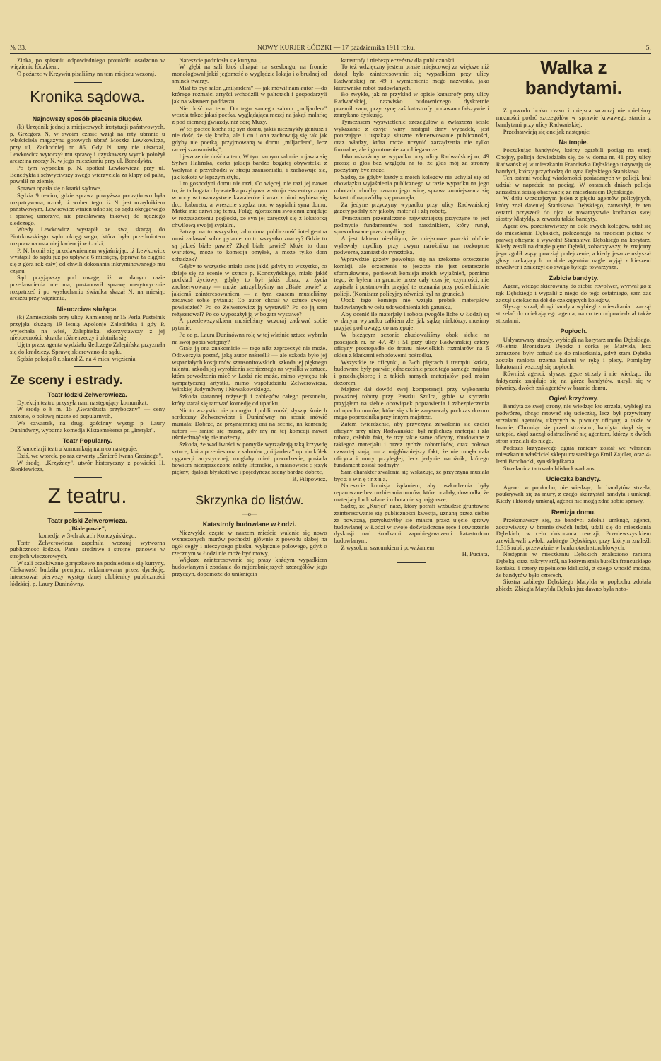№ 33. NOWY KURJER ŁÓDZKI — 17 października 1911 roku. 5.
Zinka, po spisaniu odpowiedniego protokółu osadzono w więzieniu łódzkiem.
O pożarze w Krzywiu pisaliśmy na tem miejscu wczoraj.
Kronika sądowa.
Najnowszy sposób płacenia długów.
(k) Urzędnik jednej z miejscowych instytucji państwowych, p. Grzegorz N. w swoim czasie wziął na raty ubranie u właściciela magazynu gotowych ubrań Moszka Lewkowicza, przy ul. Zachodniej nr. 86. Gdy N. raty nie uiszczał, Lewkowicz wytoczył mu sprawę i uzyskawszy wyrok położył areszt na rzeczy N. w jego mieszkaniu przy ul. Benedykta.
Po tym wypadku p. N. spotkał Lewkowicza przy ul. Benedykta i schwyciwszy swego wierzyciela za klapy od palta, powalił na ziemię.
Sprawa oparła się o kratki sądowe.
Sędzia 9 rewiru, gdzie sprawa powyższa początkowo była rozpatrywana, uznał, iż wobec tego, iż N. jest urzędnikiem państwowym, Lewkowicz winien udać się do sądu okręgowego i sprawę umorzyć, nie przesławszy takowej do sędziego śledczego.
Wtedy Lewkowicz wystąpił ze swą skargą do Piotrkowskiego sądu okręgowego, która była przedmiotem rozpraw na ostatniej kadencji w Łodzi.
P. N. bronił się przedawnieniem wyjaśniając, iż Lewkowicz wystąpił do sądu już po upływie 6 miesięcy, (sprawa ta ciągnie się z górą rok cały) od chwili dokonania inkryminowanego mu czynu.
Sąd przyjąwszy pod uwagę, iż w danym razie przedawnienia nie ma, postanowił sprawę merytorycznie rozpatrzeć i po wysłuchaniu świadka skazał N. na miesiąc aresztu przy więzieniu.
Nieuczciwa służąca.
(k) Zamieszkała przy ulicy Kamiennej nr.15 Perla Pustelnik przyjęła służącą 19 letnią Apolonję Zalepińską i gdy P. wyjechała na wieś, Zalepińska, skorzystawszy z jej nieobecności, skradła różne rzeczy i ulotniła się.
Ujęta przez agenta wydziału śledczego Zalepińska przyznała się do kradzieży. Sprawę skierowano do sądu.
Sędzia pokoju 8 r. skazał Z. na 4 mies. więzienia.
Ze sceny i estrady.
Teatr łódzki Zelwerowicza.
Dyrekcja teatru przysyła nam następujący komunikat:
W środę o 8 m. 15 „Gwardzista przyboczny" — ceny zniżone, o połowę niższe od popularnych.
We czwartek, na drugi gościnny występ p. Laury Duninówny, wyborna komedja Kistaemekersa pt. „Instykt".
Teatr Popularny.
Z kancelarji teatru komunikują nam co następuje:
Dziś, we wtorek, po raz czwarty „Śmierć Iwana Groźnego".
W środę, „Krzyżacy". utwór historyczny z powieści H. Sienkiewicza.
Z teatru.
Teatr polski Zelwerowicza.
„Białe pawie",
komedja w 3-ch aktach Konczyńskiego.
Teatr Zelwerowicza zapełniła wczoraj wytworna publiczność łódzka. Panie srodziwe i strojne, panowie w strojach wieczorowych.
W sali oczekiwano gorączkowo na podniesienie się kurtyny. Ciekawość budziła premjera, reklamowana przez dyrekcję; interesował pierwszy występ danej ulubienicy publiczności łódzkiej, p. Laury Duninówny.
Nareszcie podniosła się kurtyna...
W głębi na sali ktoś chrapał na szeslongu, na froncie monologował jakiś jegomość o wyglądzie lokaja i o brudnej od sminek twarzy.
Miał to być salon „miljardera" — jak mówił nam autor —do którego rozmaici artyści wchodzili w paltotach i gospodarzyli jak na własnem poddaszu.
Nie dość na tem. Do tego samego salonu „miljardera" weszła także jakaś poetka, wyglądająca raczej na jakąś malarkę z pod ciemnej gwiazdy, niż córę Muzy.
W tej poetce kocha się syn domu, jakiś niezmykły geniusz i nie dość, że się kocha, ale i on i ona zachowują się tak jak gdyby nie poetką, przyjmowaną w domu „miljardera", lecz raczej szansonistką".
I jeszcze nie dość na tem. W tym samym salonie pojawia się Sylwa Halińska, córka jakiejś bardzo bogatej obywatelki z Wołynia a przychodzi w stroju szansonistki, i zachowuje się, jak kokota w lepszym stylu.
I to gospodyni domu nie razi. Co więcej, nie razi jej nawet to, że ta bogata obywatelka przybywa w stroju ekscentrycznym w nocy w towarzystwie kawalerów i wraz z nimi wybiera się do... kabaretu, a wreszcie spędza noc w sypialni syna domu. Matka nie dziwi się temu. Folgę zgorszeniu swojemu znajduje w rozpuszczeniu pogłoski, że syn jej zaręczył się z lokatorką chwilową swojej sypialni.
Patrząc na to wszystko, zdumiona publiczność inteligentna musi zadawać sobie pytanie: co to wszystko znaczy? Gdzie tu są jakieś białe pawie? Zkąd białe pawie? Może to dom warjatów, może to komedja omyłek, a może tylko dom schadzek?
Gdyby to wszystko miało sens jakiś, gdyby to wszystko, co dzieje się na scenie w sztuce p. Konczyńskiego, miało jakiś podkład życiowy, gdyby to był jakiś obraz, z życia zaobserwowany — może patrzylibyśmy na „Białe pawie" z jakiemś zainteresowaniem — a tym czasem musieliśmy zadawać sobie pytania: Co autor chciał w sztuce swojej powiedzieć? Po co Zelwerowicz ją wystawił? Po co ją sam reżyserował? Po co wyposażył ją w bogata wystawę?
A przedewszystkiem musieliśmy wczoraj zadawać sobie pytanie:
Po co p. Laura Duninówna rolę w tej właśnie sztuce wybrała na swój popis wstępny?
Grała ją ona znakomicie — tego nikt zaprzeczyć nie może. Odtworzyła postać, jaką autor nakreślił — ale szkoda było jej wspaniałych kostjumów szansonitowskich, szkoda jej pięknego talentu, szkoda jej wyrobienia scenicznego na wysiłki w sztuce, która powodzenia mieć w Łodzi nie może, mimo występu tak sympatycznej artystki, mimo współudziału Zelwerowicza, Wirskiej Judymówny i Nowakowskiego.
Szkoda starannej reżyserji i zabiegów całego personelu, który starał się ratować komedję od upadku.
Nic to wszystko nie pomogło. I publiczność, słysząc śmiech serdeczny Zelwerowicza i Duninówny na scenie mówić musiała: Dobrze, że przynajmniej oni na scenie, na komendę autora — śmiać się muszą, gdy my na tej komedji nawet uśmiechnąć się nie możemy.
Szkoda, że wadliwości w pomyśle wyrządzają taką krzywdę sztuce, która przeniesiona z salonów „miljardera" np. do kółek cyganerji artystycznej, mogłaby mieć powodzenie, posiada bowiem niezaprzeczone zalety literackie, a mianowicie : język piękny, djalogi błyskotliwe i pojedyńcze sceny bardzo dobrze.
B. Filipowicz.
Skrzynka do listów.
—o—
Katastrofy budowlane w Łodzi.
Niezwykle częste w naszem mieście walenie się nowo wznoszonych murów pochodzi głównie z powodu słabej na ogół cegły i nieczystego piasku, wyłącznie polowego, gdyż o rzecznym w Łodzi nie może być mowy.
Większe zainteresowanie się prasy każdym wypadkiem budowlanym i zbadanie do najdrobniejszych szczegółów jego przyczyn, dopomoże do uniknięcia
katastrofy i niebezpieczeństw dla publiczności.
To też wdzięczny jestem prasie miejscowej za większe niż dotąd było zainteresowanie się wypadkiem przy ulicy Radwańskiej nr. 49 i wymienienie mego nazwiska, jako kierownika robót budowlanych.
Bo zwykle, jak na przykład w opisie katastrofy przy ulicy Radwańskiej, nazwisko budowniczego dyskretnie przemilczano, przyczynę zaś katastrofy podawano fałszywie i zamykano dyskusję.
Tymczasem wyświetlenie szczegułów a zwłaszcza ścisłe wykazanie z czyjej winy nastąpił dany wypadek, jest pouczające i uspakaja słuszne zdenerwowanie publiczności, oraz władzy, która może uczynić zarządzenia nie tylko formalne, ale i gruntownie zapobiegawcze.
Jako oskarżony w wypadku przy ulicy Radwańskiej nr. 49 proszę o głos bez względu na to, że głos mój za stronny poczytany być może.
Sądzę, że gdyby każdy z moich kolegów nie uchylał się od obowiązku wyjaśnienia publicznego w razie wypadku na jego robotach, choćby uznano jego winę, sprawa zmniejszenia się katastrof naprzódby się posunęła.
Za jedyne przyczyny wypadku przy ulicy Radwańskiej gazety podały zły jakoby materjał i złą robotę.
Tymczasem przemilczano najważniejszą przyczynę to jest podmycie fundamentów pod narożnikiem, który runął, spowodowane przez mydliny.
A jest faktem niezbitym, że miejscowe praczki obficie wylewały mydliny przy owym narożniku na rozkopane podwórze, zamiast do rynsztoka.
Wprawdzie gazety powołują się na rzekome orzeczenie komisji, ale orzeczenie to jeszcze nie jest ostatecznie sformułowane, ponieważ komisja moich wyjaśnień, pomimo tego, że byłem na gruncie przez cały czas jej czynności, nie zapisała i postanowiła przyjąć te zeznania przy pośrednictwie policji. (Komisarz policyjny również był na gruncie.)
Obok tego komisja nie wzięła próbek materjałów budowlanych w celu udowodnienia ich gatunku.
Aby ocenić ile materjały i robota (wogóle liche w Łodzi) są w danym wypadku całkiem złe, jak sądzą niektórzy, musimy przyjąć pod uwagę, co następuje:
W bieżącym sezonie zbudowaliśmy obok siebie na posesjach nr. nr. 47, 49 i 51 przy ulicy Radwańskiej cztery oficyny prostopadłe do frontu niewielkich rozmiarów na 5 okien z klatkami schodowemi pośrodku.
Wszystkie te oficynki, o 3-ch piętrach i trempiu każda, budowane były prawie jednocześnie przez tego samego majstra i przedsiębiorcę i z takich samych materjałów pod moim dozorem.
Majster dał dowód swej kompetencji przy wykonaniu poważnej roboty przy Pasażu Szulca, gdzie w styczniu przyjąłem na siebie obowiązek poprawienia i zabezpieczenia od upadku murów, które się silnie zarysowały podczas dozoru mego poprzednika przy innym majstrze.
Zatem twierdzenie, aby przyczyną zawalenia się części oficyny przy ulicy Radwańskiej był najlichszy materjał i zła robota, osłabia fakt, że trzy takie same oficyny, zbudowane z takiegoż materjału i przez tychże robotników, oraz połowa czwartej stoją; — a najgłówniejszy fakt, że nie runęła cała oficyna i mury przyległej, lecz jedynie narożnik, którego fundament został podmyty.
Sam charakter zwalenia się wskazuje, że przyczyna musiała być z e w n ę t r z n a.
Nareszcie komisja żądaniem, aby uszkodzenia były reparowane bez rozbierania murów, które ocalały, dowiodła, że materjały budowlane i robota nie są najgorsze.
Sądzę, że „Kurjer" nasz, który potrafi wzbudzić gruntowne zainteresowanie się publiczności kwestją, uznaną przez siebie za poważną, przysłużyłby się miastu przez ujęcie sprawy budowlanej w Łodzi w swoje doświadczone ręce i otworzenie dyskusji nad środkami zapobiegawczemi katastrofom budowlanym.
Z wysokim szacunkiem i poważaniem
H. Puciata.
Walka z bandytami.
Z powodu braku czasu i miejsca wczoraj nie mieliśmy możności podać szczegółów w sprawie krwawego starcia z bandytami przy ulicy Radwańskiej.
Przedstawiają się one jak następuje:
Na tropie.
Poszukując bandytów, którzy ograbili pociąg na stacji Chojny, policja dowiedziała się, że w domu nr. 41 przy ulicy Radwańskiej w mieszkaniu Franciszka Dębskiego ukrywają się bandyci, którzy przychodzą do syna Dębskiego Stanisława.
Ten ostatni według wiadomości posiadanych w policji, brał udział w napadzie na pociąg. W ostatnich dniach policja zarządziła ścisłą obserwację za mieszkaniem Dębskiego.
W dniu wczorajszym jeden z pięciu agentów policyjnych, który znał dawniej Stanisława Dębskiego, zauważył, że ten ostatni przyszedł do ojca w towarzystwie kochanka swej siostry Matyldy, z zawodu także bandyty.
Agent ów, pozostawiwszy na dole swych kolegów, udał się do mieszkania Dębskich, położonego na trzeciem piętrze w prawej oficynie i wywołał Stanisława Dębskiego na korytarz. Kiedy zeszli na drugie piętro Dębski, zobaczywszy, że znajomy jego zgolił wąsy, powziął podejrzenie, a kiedy jeszcze usłyszał głosy czekających na dole agentów nagle wyjął z kieszeni rewolwer i zmierzył do swego byłego towarzysza.
Zabicie bandyty.
Agent, widząc skierowany do siebie rewolwer, wyrwał go z rąk Dębskiego i wypalił z niego do tego ostatniego, sam zaś zaczął uciekać na dół do czekających kolegów.
Słysząc strzał, drugi bandyta wybiegł z mieszkania i zaczął strzelać do uciekającego agenta, na co ten odpowiedział także strzałami.
Popłoch.
Usłyszawszy strzały, wybiegli na korytarz matka Dębskiego, 40-letnia Bronisława Dębska i córka jej Matylda, lecz zmuszone były cofnąć się do mieszkania, gdyż stara Dębska została raniona trzema kulami w rękę i plecy. Pomiędzy lokatorami wszczął się popłoch.
Również agenci, słysząc gęste strzały i nie wiedząc, ilu faktycznie znajduje się na górze bandytów, ukryli się w piwnicy, dwóch zaś agentów w bramie domu.
Ogień krzyżowy.
Bandyta ze swej strony, nie wiedząc kto strzela, wybiegł na podwórze, chcąc ratować się ucieczką, lecz był przywitany strzałami agentów, ukrytych w piwnicy oficyny, a także w bramie. Chroniąc się przed strzałami, bandyta ukrył się w ustępie, zkąd zaczął odstrzeliwać się agentom, którzy z dwóch stron strzelali do niego.
Podczas krzyżowego ognia raniony został we własnem mieszkaniu właściciel sklepu masarskiego Emil Zajdler, oraz 4-letni Brochocki, syn sklepikarza.
Strzelanina ta trwała blisko kwadrans.
Ucieczka bandyty.
Agenci w popłochu, nie wiedząc, ilu bandytów strzela, poukrywali się za mury, z czego skorzystał bandyta i umknął. Kiedy i którędy umknął, agenci nie mogą zdać sobie sprawy.
Rewizja domu.
Przekonawszy się, że bandyci zdołali umknąć, agenci, zostawiwszy w bramie dwóch ludzi, udali się do mieszkania Dębskich, w celu dokonania rewizji. Przedewszystkiem zrewidowali zwłoki zabitego Dębskiego, przy którym znaleźli 1,315 rubli, przeważnie w banknotach storublowych.
Następnie w mieszkaniu Dębskich znaleziono ranioną Dębską, oraz nakryty stół, na którym stała butelka francuskiego koniaku i cztery napełnione kieliszki, z czego wnosić można, że bandytów było czterech.
Siostra zabitego Dębskiego Matylda w popłochu zdołała zbiedz. Zbiegła Matylda Dębska już dawno była noto-